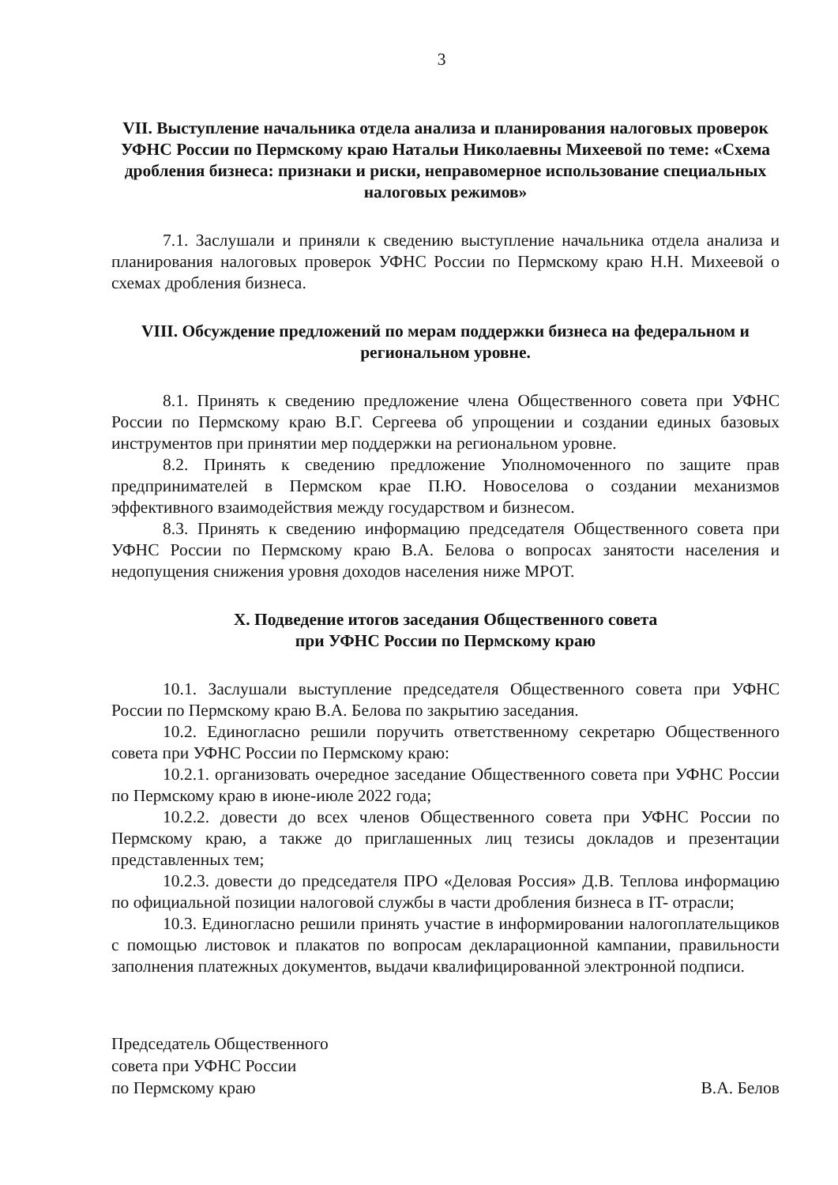3
VII. Выступление начальника отдела анализа и планирования налоговых проверок УФНС России по Пермскому краю Натальи Николаевны Михеевой по теме: «Схема дробления бизнеса: признаки и риски, неправомерное использование специальных налоговых режимов»
7.1. Заслушали и приняли к сведению выступление начальника отдела анализа и планирования налоговых проверок УФНС России по Пермскому краю Н.Н. Михеевой о схемах дробления бизнеса.
VIII. Обсуждение предложений по мерам поддержки бизнеса на федеральном и региональном уровне.
8.1. Принять к сведению предложение члена Общественного совета при УФНС России по Пермскому краю В.Г. Сергеева об упрощении и создании единых базовых инструментов при принятии мер поддержки на региональном уровне.
8.2. Принять к сведению предложение Уполномоченного по защите прав предпринимателей в Пермском крае П.Ю. Новоселова о создании механизмов эффективного взаимодействия между государством и бизнесом.
8.3. Принять к сведению информацию председателя Общественного совета при УФНС России по Пермскому краю В.А. Белова о вопросах занятости населения и недопущения снижения уровня доходов населения ниже МРОТ.
X. Подведение итогов заседания Общественного совета
при УФНС России по Пермскому краю
10.1. Заслушали выступление председателя Общественного совета при УФНС России по Пермскому краю В.А. Белова по закрытию заседания.
10.2. Единогласно решили поручить ответственному секретарю Общественного совета при УФНС России по Пермскому краю:
10.2.1. организовать очередное заседание Общественного совета при УФНС России по Пермскому краю в июне-июле 2022 года;
10.2.2. довести до всех членов Общественного совета при УФНС России по Пермскому краю, а также до приглашенных лиц тезисы докладов и презентации представленных тем;
10.2.3. довести до председателя ПРО «Деловая Россия» Д.В. Теплова информацию по официальной позиции налоговой службы в части дробления бизнеса в IT- отрасли;
10.3. Единогласно решили принять участие в информировании налогоплательщиков с помощью листовок и плакатов по вопросам декларационной кампании, правильности заполнения платежных документов, выдачи квалифицированной электронной подписи.
Председатель Общественного
совета при УФНС России
по Пермскому краю
В.А. Белов